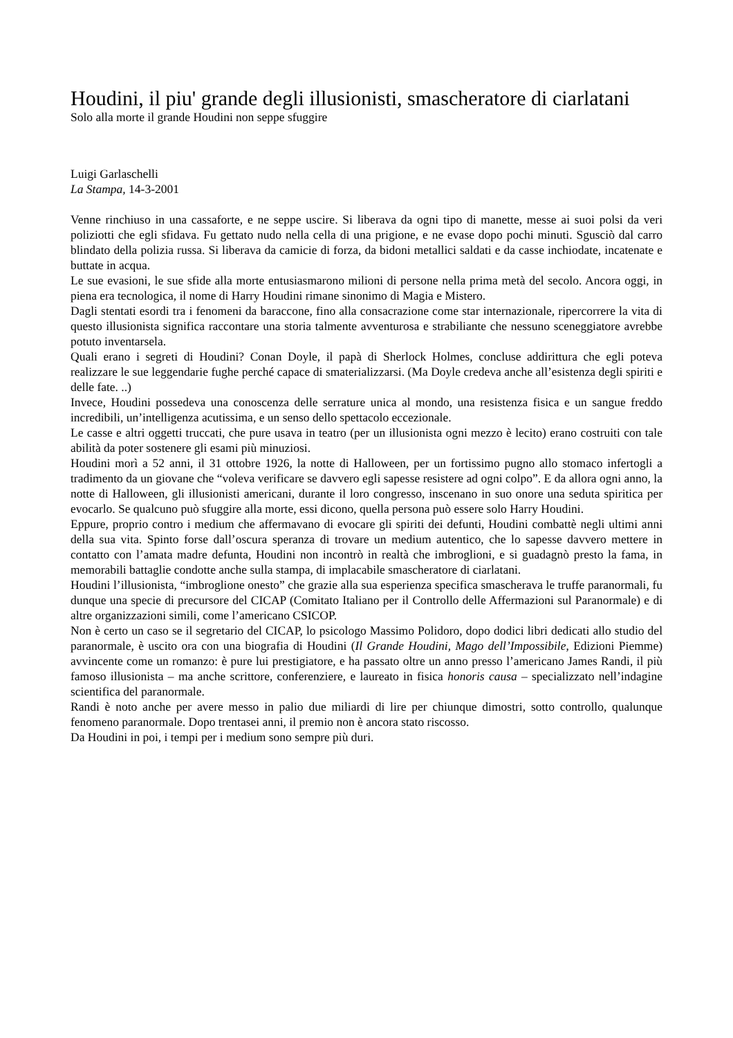Houdini, il piu' grande degli illusionisti, smascheratore di ciarlatani
Solo alla morte il grande Houdini non seppe sfuggire
Luigi Garlaschelli
La Stampa, 14-3-2001
Venne rinchiuso in una cassaforte, e ne seppe uscire. Si liberava da ogni tipo di manette, messe ai suoi polsi da veri poliziotti che egli sfidava. Fu gettato nudo nella cella di una prigione, e ne evase dopo pochi minuti. Sgusciò dal carro blindato della polizia russa. Si liberava da camicie di forza, da bidoni metallici saldati e da casse inchiodate, incatenate e buttate in acqua.
Le sue evasioni, le sue sfide alla morte entusiasmarono milioni di persone nella prima metà del secolo. Ancora oggi, in piena era tecnologica, il nome di Harry Houdini rimane sinonimo di Magia e Mistero.
Dagli stentati esordi tra i fenomeni da baraccone, fino alla consacrazione come star internazionale, ripercorrere la vita di questo illusionista significa raccontare una storia talmente avventurosa e strabiliante che nessuno sceneggiatore avrebbe potuto inventarsela.
Quali erano i segreti di Houdini? Conan Doyle, il papà di Sherlock Holmes, concluse addirittura che egli poteva realizzare le sue leggendarie fughe perché capace di smaterializzarsi. (Ma Doyle credeva anche all’esistenza degli spiriti e delle fate. ..)
Invece, Houdini possedeva una conoscenza delle serrature unica al mondo, una resistenza fisica e un sangue freddo incredibili, un’intelligenza acutissima, e un senso dello spettacolo eccezionale.
Le casse e altri oggetti truccati, che pure usava in teatro (per un illusionista ogni mezzo è lecito) erano costruiti con tale abilità da poter sostenere gli esami più minuziosi.
Houdini morì a 52 anni, il 31 ottobre 1926, la notte di Halloween, per un fortissimo pugno allo stomaco infertogli a tradimento da un giovane che “voleva verificare se davvero egli sapesse resistere ad ogni colpo”. E da allora ogni anno, la notte di Halloween, gli illusionisti americani, durante il loro congresso, inscenano in suo onore una seduta spiritica per evocarlo. Se qualcuno può sfuggire alla morte, essi dicono, quella persona può essere solo Harry Houdini.
Eppure, proprio contro i medium che affermavano di evocare gli spiriti dei defunti, Houdini combattè negli ultimi anni della sua vita. Spinto forse dall’oscura speranza di trovare un medium autentico, che lo sapesse davvero mettere in contatto con l’amata madre defunta, Houdini non incontrò in realtà che imbroglioni, e si guadagnò presto la fama, in memorabili battaglie condotte anche sulla stampa, di implacabile smascheratore di ciarlatani.
Houdini l’illusionista, “imbroglione onesto” che grazie alla sua esperienza specifica smascherava le truffe paranormali, fu dunque una specie di precursore del CICAP (Comitato Italiano per il Controllo delle Affermazioni sul Paranormale) e di altre organizzazioni simili, come l’americano CSICOP.
Non è certo un caso se il segretario del CICAP, lo psicologo Massimo Polidoro, dopo dodici libri dedicati allo studio del paranormale, è uscito ora con una biografia di Houdini (Il Grande Houdini, Mago dell’Impossibile, Edizioni Piemme) avvincente come un romanzo: è pure lui prestigiatore, e ha passato oltre un anno presso l’americano James Randi, il più famoso illusionista – ma anche scrittore, conferenziere, e laureato in fisica honoris causa – specializzato nell’indagine scientifica del paranormale.
Randi è noto anche per avere messo in palio due miliardi di lire per chiunque dimostri, sotto controllo, qualunque fenomeno paranormale. Dopo trentasei anni, il premio non è ancora stato riscosso.
Da Houdini in poi, i tempi per i medium sono sempre più duri.